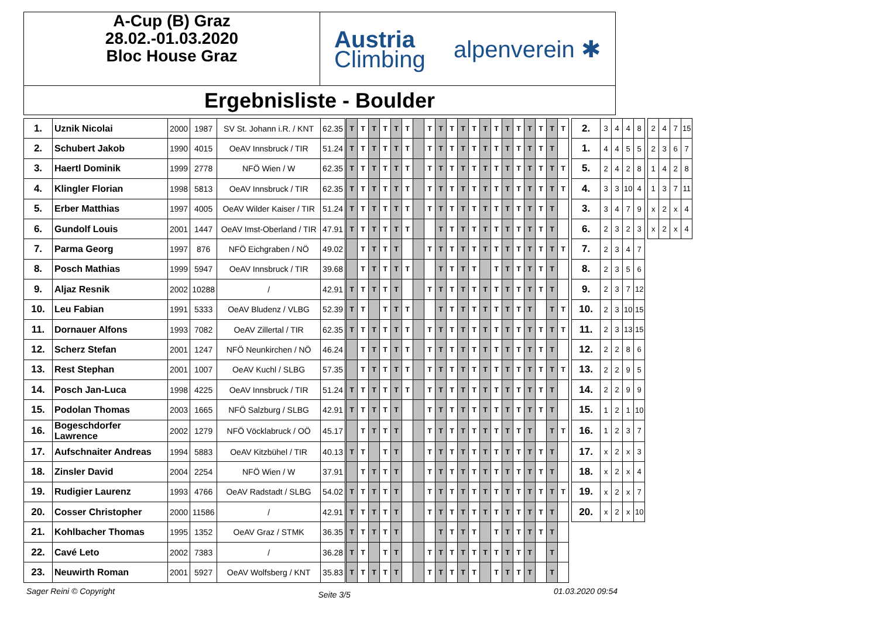A-Cup (B) Graz
28.02.-01.03.2020
Bloc House Graz
Austria
Climbing
alpenverein ✱
Ergebnisliste - Boulder
| 1. | Uznik Nicolai | 2000 | 1987 | SV St. Johann i.R. / KNT | 62.35 | T | T | T | T | T | T | | T | T | T | T | T | T | T | T | T | T | T | T | T | | 2. | 3 | 4 | 4 | 8 | | 2 | 4 | 7 | 15 |
| 2. | Schubert Jakob | 1990 | 4015 | OeAV Innsbruck / TIR | 51.24 | T | T | T | T | T | T | | T | T | T | T | T | T | T | T | T | T | T | T | | | 1. | 4 | 4 | 5 | 5 | | 2 | 3 | 6 | 7 |
| 3. | Haertl Dominik | 1999 | 2778 | NFÖ Wien / W | 62.35 | T | T | T | T | T | T | | T | T | T | T | T | T | T | T | T | T | T | T | T | | 5. | 2 | 4 | 2 | 8 | | 1 | 4 | 2 | 8 |
| 4. | Klingler Florian | 1998 | 5813 | OeAV Innsbruck / TIR | 62.35 | T | T | T | T | T | T | | T | T | T | T | T | T | T | T | T | T | T | T | T | | 4. | 3 | 3 | 10 | 4 | | 1 | 3 | 7 | 11 |
| 5. | Erber Matthias | 1997 | 4005 | OeAV Wilder Kaiser / TIR | 51.24 | T | T | T | T | T | T | | T | T | T | T | T | T | T | T | T | T | T | T | | | 3. | 3 | 4 | 7 | 9 | | x | 2 | x | 4 |
| 6. | Gundolf Louis | 2001 | 1447 | OeAV Imst-Oberland / TIR | 47.91 | T | T | T | T | T | T | | | T | T | T | T | T | T | T | T | T | T | T | | | 6. | 2 | 3 | 2 | 3 | | x | 2 | x | 4 |
| 7. | Parma Georg | 1997 | 876 | NFÖ Eichgraben / NÖ | 49.02 | | T | T | T | T | | | T | T | T | T | T | T | T | T | T | T | T | T | T | | 7. | 2 | 3 | 4 | 7 | | | | | |
| 8. | Posch Mathias | 1999 | 5947 | OeAV Innsbruck / TIR | 39.68 | | T | T | T | T | T | | | T | T | T | T | | T | T | T | T | T | T | | | 8. | 2 | 3 | 5 | 6 | | | | | |
| 9. | Aljaz Resnik | 2002 | 10288 | / | 42.91 | T | T | T | T | T | | | T | T | T | T | T | T | T | T | T | T | T | T | | | 9. | 2 | 3 | 7 | 12 | | | | | |
| 10. | Leu Fabian | 1991 | 5333 | OeAV Bludenz / VLBG | 52.39 | T | T | | T | T | T | | | T | T | T | T | T | T | T | T | T | | T | T | | 10. | 2 | 3 | 10 | 15 | | | | | |
| 11. | Dornauer Alfons | 1993 | 7082 | OeAV Zillertal / TIR | 62.35 | T | T | T | T | T | T | | T | T | T | T | T | T | T | T | T | T | T | T | T | | 11. | 2 | 3 | 13 | 15 | | | | | |
| 12. | Scherz Stefan | 2001 | 1247 | NFÖ Neunkirchen / NÖ | 46.24 | | T | T | T | T | T | | T | T | T | T | T | T | T | T | T | T | T | T | | | 12. | 2 | 2 | 8 | 6 | | | | | |
| 13. | Rest Stephan | 2001 | 1007 | OeAV Kuchl / SLBG | 57.35 | | T | T | T | T | T | | T | T | T | T | T | T | T | T | T | T | T | T | T | | 13. | 2 | 2 | 9 | 5 | | | | | |
| 14. | Posch Jan-Luca | 1998 | 4225 | OeAV Innsbruck / TIR | 51.24 | T | T | T | T | T | T | | T | T | T | T | T | T | T | T | T | T | T | T | | | 14. | 2 | 2 | 9 | 9 | | | | | |
| 15. | Podolan Thomas | 2003 | 1665 | NFÖ Salzburg / SLBG | 42.91 | T | T | T | T | T | | | T | T | T | T | T | T | T | T | T | T | T | T | | | 15. | 1 | 2 | 1 | 10 | | | | | |
| 16. | Bogeschdorfer Lawrence | 2002 | 1279 | NFÖ Vöcklabruck / OÖ | 45.17 | | T | T | T | T | | | T | T | T | T | T | T | T | T | T | T | | T | T | | 16. | 1 | 2 | 3 | 7 | | | | | |
| 17. | Aufschnaiter Andreas | 1994 | 5883 | OeAV Kitzbühel / TIR | 40.13 | T | T | | T | T | | | T | T | T | T | T | T | T | T | T | T | T | T | | | 17. | x | 2 | x | 3 | | | | | |
| 18. | Zinsler David | 2004 | 2254 | NFÖ Wien / W | 37.91 | | T | T | T | T | | | T | T | T | T | T | T | T | T | T | T | T | T | | | 18. | x | 2 | x | 4 | | | | | |
| 19. | Rudigier Laurenz | 1993 | 4766 | OeAV Radstadt / SLBG | 54.02 | T | T | T | T | T | | | T | T | T | T | T | T | T | T | T | T | T | T | T | | 19. | x | 2 | x | 7 | | | | | |
| 20. | Cosser Christopher | 2000 | 11586 | / | 42.91 | T | T | T | T | T | | | T | T | T | T | T | T | T | T | T | T | T | T | | | 20. | x | 2 | x | 10 | | | | | |
| 21. | Kohlbacher Thomas | 1995 | 1352 | OeAV Graz / STMK | 36.35 | T | T | T | T | T | | | | T | T | T | T | | T | T | T | T | T | T | | | | | | | | | | | | |
| 22. | Cavé Leto | 2002 | 7383 | / | 36.28 | T | T | | T | T | | | T | T | T | T | T | T | T | T | T | T | | T | | | | | | | | | | | | |
| 23. | Neuwirth Roman | 2001 | 5927 | OeAV Wolfsberg / KNT | 35.83 | T | T | T | T | T | | | T | T | T | T | T | | T | T | T | T | | T | | | | | | | | | | | | |
Sager Reini © Copyright Seite 3/5 01.03.2020 09:54